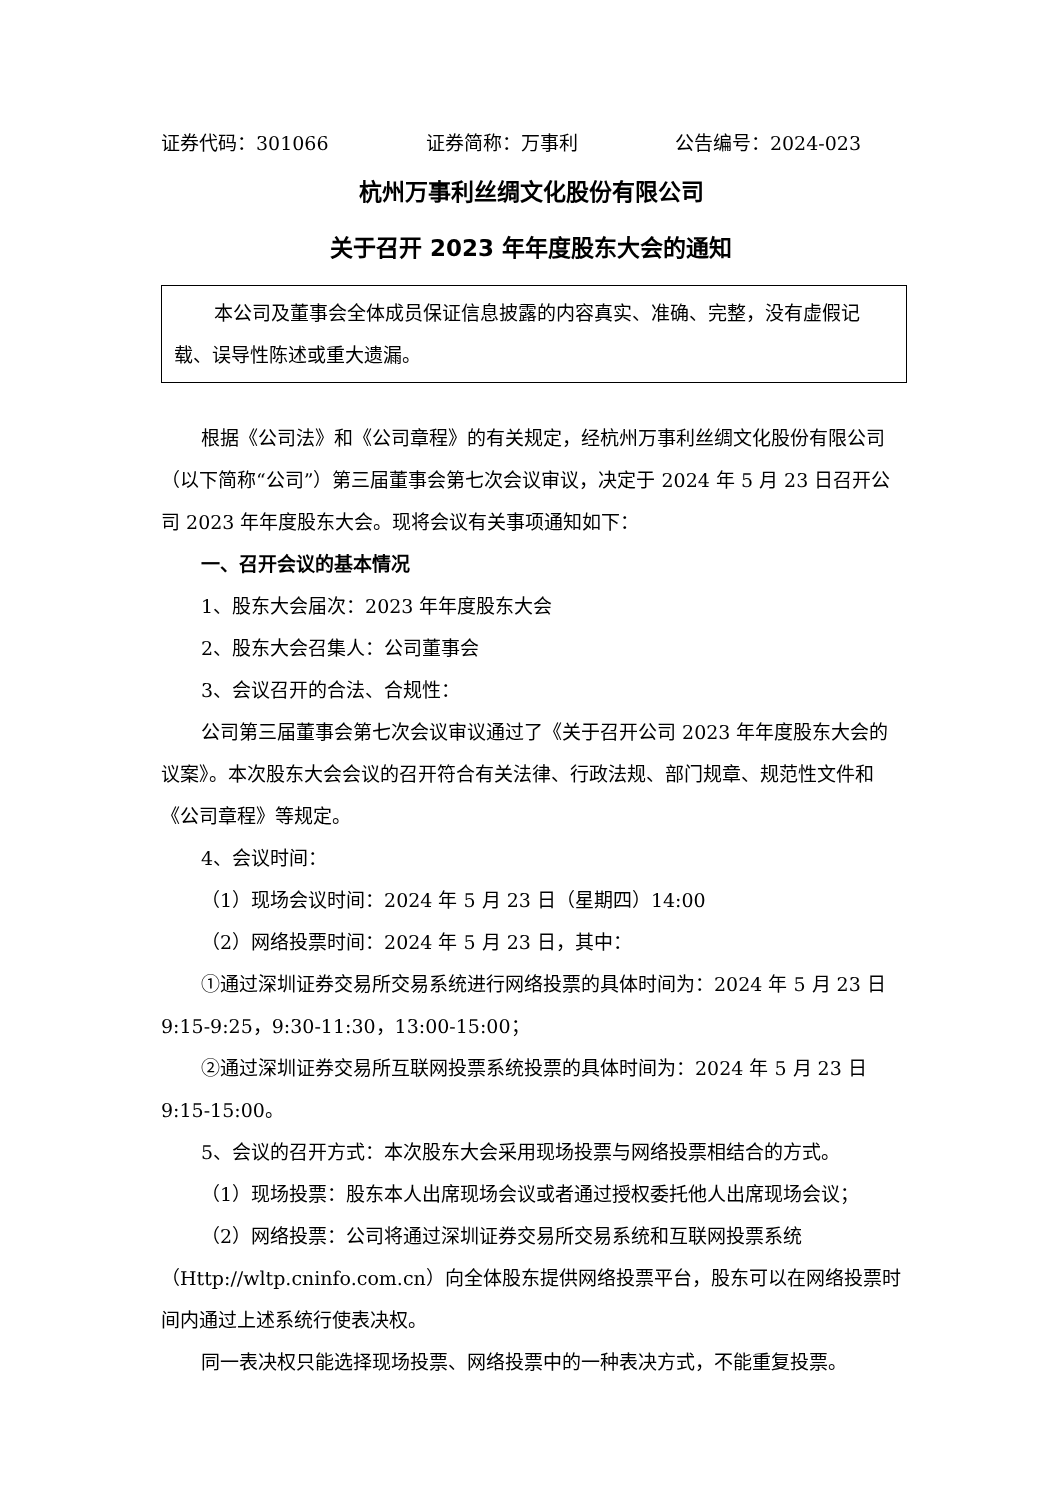证券代码：301066 证券简称：万事利 公告编号：2024-023
杭州万事利丝绸文化股份有限公司
关于召开 2023 年年度股东大会的通知
本公司及董事会全体成员保证信息披露的内容真实、准确、完整，没有虚假记载、误导性陈述或重大遗漏。
根据《公司法》和《公司章程》的有关规定，经杭州万事利丝绸文化股份有限公司（以下简称“公司”）第三届董事会第七次会议审议，决定于 2024 年 5 月 23 日召开公司 2023 年年度股东大会。现将会议有关事项通知如下：
一、召开会议的基本情况
1、股东大会届次：2023 年年度股东大会
2、股东大会召集人：公司董事会
3、会议召开的合法、合规性：
公司第三届董事会第七次会议审议通过了《关于召开公司 2023 年年度股东大会的议案》。本次股东大会会议的召开符合有关法律、行政法规、部门规章、规范性文件和《公司章程》等规定。
4、会议时间：
（1）现场会议时间：2024 年 5 月 23 日（星期四）14:00
（2）网络投票时间：2024 年 5 月 23 日，其中：
①通过深圳证券交易所交易系统进行网络投票的具体时间为：2024 年 5 月 23 日 9:15-9:25，9:30-11:30，13:00-15:00；
②通过深圳证券交易所互联网投票系统投票的具体时间为：2024 年 5 月 23 日 9:15-15:00。
5、会议的召开方式：本次股东大会采用现场投票与网络投票相结合的方式。
（1）现场投票：股东本人出席现场会议或者通过授权委托他人出席现场会议；
（2）网络投票：公司将通过深圳证券交易所交易系统和互联网投票系统（Http://wltp.cninfo.com.cn）向全体股东提供网络投票平台，股东可以在网络投票时间内通过上述系统行使表决权。
同一表决权只能选择现场投票、网络投票中的一种表决方式，不能重复投票。